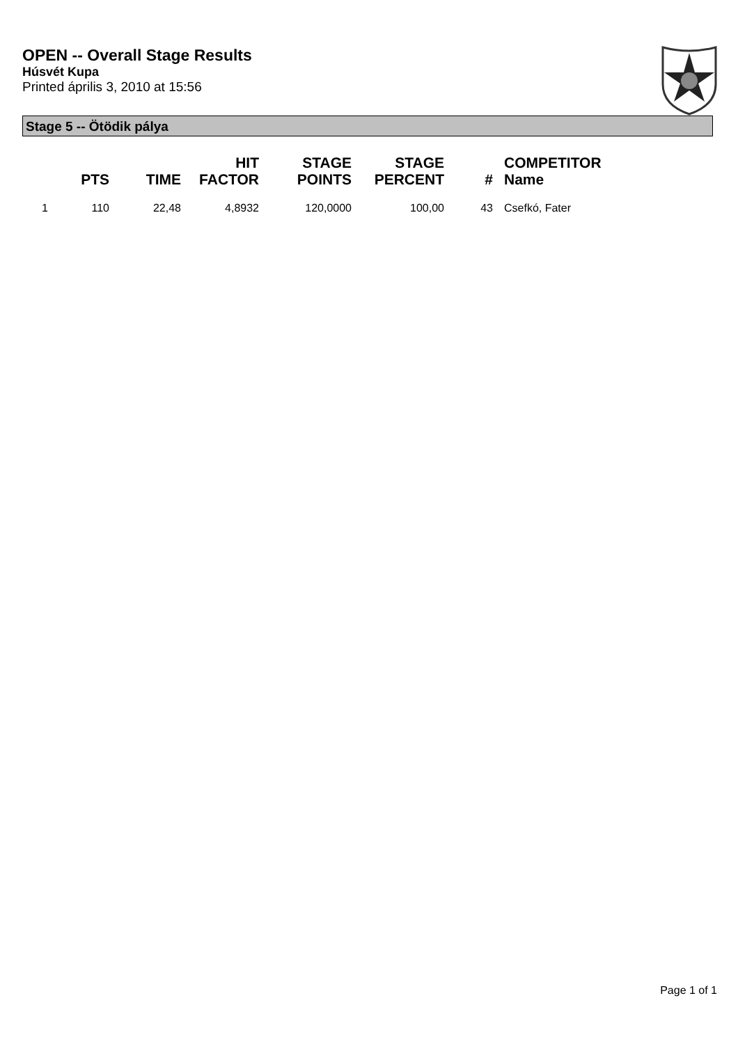OPEN -- Overall Stage Results
Húsvét Kupa
Printed április 3, 2010 at 15:56
Stage 5 -- Ötödik pálya
| | PTS | TIME | HIT FACTOR | STAGE POINTS | STAGE PERCENT | # | COMPETITOR Name |
| --- | --- | --- | --- | --- | --- | --- | --- |
| 1 | 110 | 22,48 | 4,8932 | 120,0000 | 100,00 | 43 | Csefkó, Fater |
Page 1 of 1